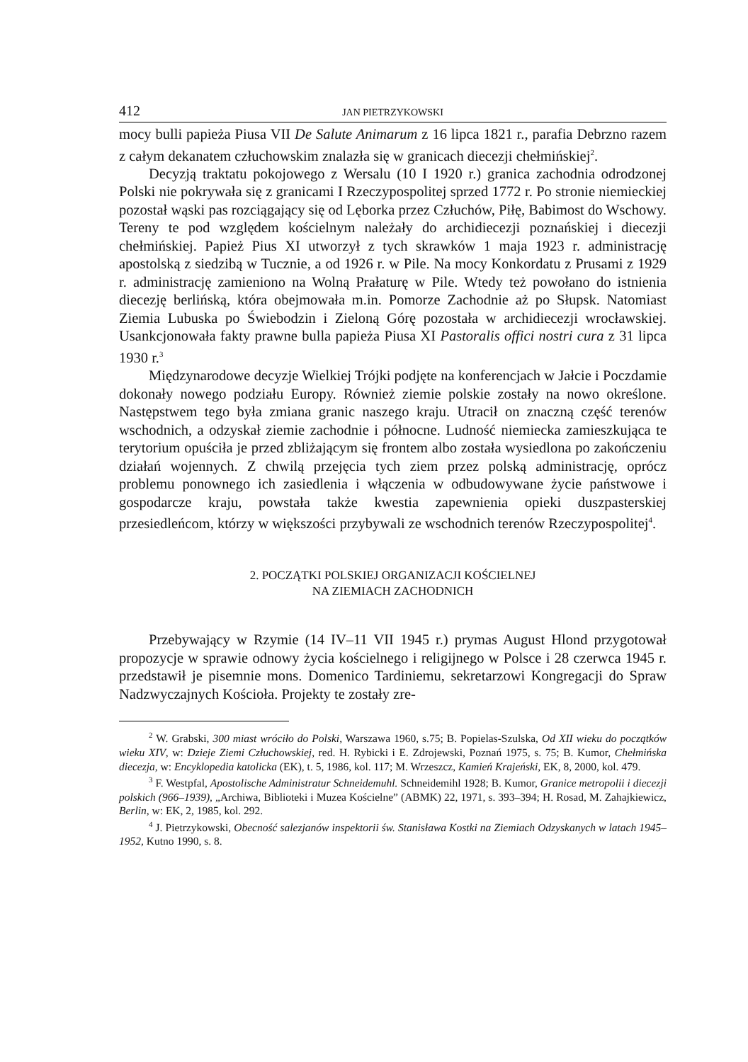412 JAN PIETRZYKOWSKI
mocy bulli papieża Piusa VII De Salute Animarum z 16 lipca 1821 r., parafia Debrzno razem z całym dekanatem człuchowskim znalazła się w granicach diecezji chełmińskiej<sup>2</sup>.
Decyzją traktatu pokojowego z Wersalu (10 I 1920 r.) granica zachodnia odrodzonej Polski nie pokrywała się z granicami I Rzeczypospolitej sprzed 1772 r. Po stronie niemieckiej pozostał wąski pas rozciągający się od Lęborka przez Człuchów, Piłę, Babimost do Wschowy. Tereny te pod względem kościelnym należały do archidiecezji poznańskiej i diecezji chełmińskiej. Papież Pius XI utworzył z tych skrawków 1 maja 1923 r. administrację apostolską z siedzibą w Tucznie, a od 1926 r. w Pile. Na mocy Konkordatu z Prusami z 1929 r. administrację zamieniono na Wolną Prałaturę w Pile. Wtedy też powołano do istnienia diecezję berlińską, która obejmowała m.in. Pomorze Zachodnie aż po Słupsk. Natomiast Ziemia Lubuska po Świebodzin i Zieloną Górę pozostała w archidiecezji wrocławskiej. Usankcjonowała fakty prawne bulla papieża Piusa XI Pastoralis offici nostri cura z 31 lipca 1930 r.<sup>3</sup>
Międzynarodowe decyzje Wielkiej Trójki podjęte na konferencjach w Jałcie i Poczdamie dokonały nowego podziału Europy. Również ziemie polskie zostały na nowo określone. Następstwem tego była zmiana granic naszego kraju. Utracił on znaczną część terenów wschodnich, a odzyskał ziemie zachodnie i północne. Ludność niemiecka zamieszkująca te terytorium opuściła je przed zbliżającym się frontem albo została wysiedlona po zakończeniu działań wojennych. Z chwilą przejęcia tych ziem przez polską administrację, oprócz problemu ponownego ich zasiedlenia i włączenia w odbudowywane życie państwowe i gospodarcze kraju, powstała także kwestia zapewnienia opieki duszpasterskiej przesiedleńcom, którzy w większości przybywali ze wschodnich terenów Rzeczypospolitej<sup>4</sup>.
2. POCZĄTKI POLSKIEJ ORGANIZACJI KOŚCIELNEJ
NA ZIEMIACH ZACHODNICH
Przebywający w Rzymie (14 IV–11 VII 1945 r.) prymas August Hlond przygotował propozycje w sprawie odnowy życia kościelnego i religijnego w Polsce i 28 czerwca 1945 r. przedstawił je pisemnie mons. Domenico Tardiniemu, sekretarzowi Kongregacji do Spraw Nadzwyczajnych Kościoła. Projekty te zostały zre-
<sup>2</sup> W. Grabski, 300 miast wróciło do Polski, Warszawa 1960, s.75; B. Popielas-Szulska, Od XII wieku do początków wieku XIV, w: Dzieje Ziemi Człuchowskiej, red. H. Rybicki i E. Zdrojewski, Poznań 1975, s. 75; B. Kumor, Chełmińska diecezja, w: Encyklopedia katolicka (EK), t. 5, 1986, kol. 117; M. Wrzeszcz, Kamień Krajeński, EK, 8, 2000, kol. 479.
<sup>3</sup> F. Westpfal, Apostolische Administratur Schneidemuhl. Schneidemihl 1928; B. Kumor, Granice metropolii i diecezji polskich (966–1939), „Archiwa, Biblioteki i Muzea Kościelne” (ABMK) 22, 1971, s. 393–394; H. Rosad, M. Zahajkiewicz, Berlin, w: EK, 2, 1985, kol. 292.
<sup>4</sup> J. Pietrzykowski, Obecność salezjanów inspektorii św. Stanisława Kostki na Ziemiach Odzyskanych w latach 1945–1952, Kutno 1990, s. 8.